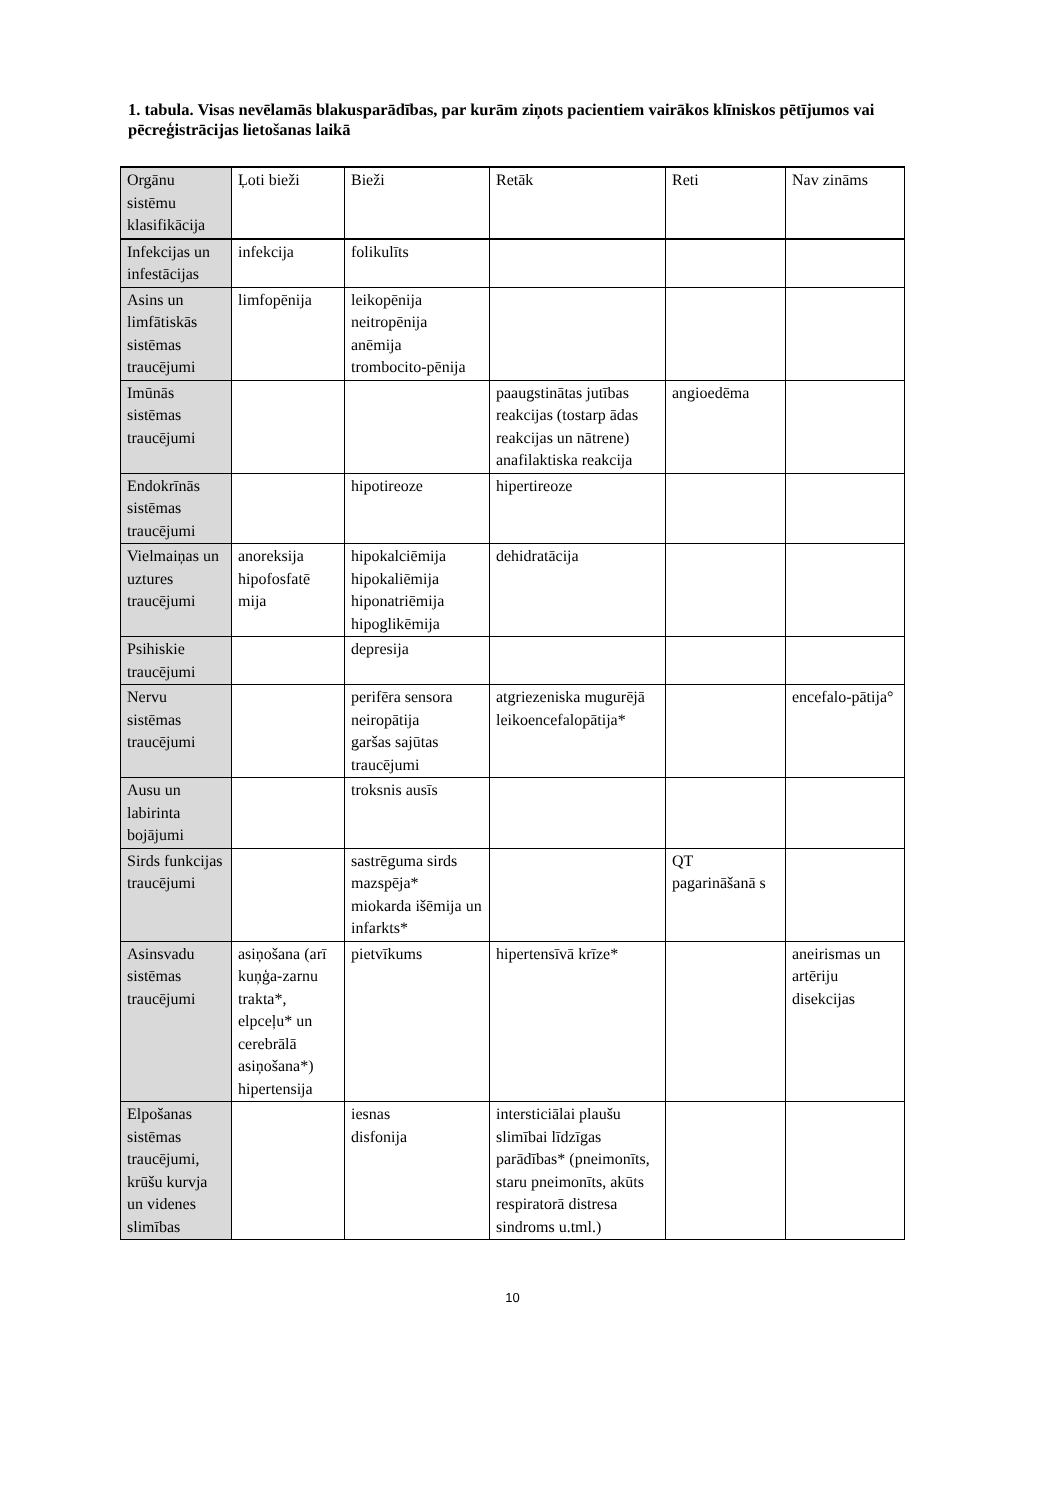1. tabula. Visas nevēlamās blakusparādības, par kurām ziņots pacientiem vairākos klīniskos pētījumos vai pēcreģistrācijas lietošanas laikā
| Orgānu sistēmu klasifikācija | Ļoti bieži | Bieži | Retāk | Reti | Nav zināms |
| --- | --- | --- | --- | --- | --- |
| Infekcijas un infestācijas | infekcija | folikulīts | | | |
| Asins un limfātiskās sistēmas traucējumi | limfopēnija | leikopēnija neitropēnija anēmija trombocito-pēnija | | | |
| Imūnās sistēmas traucējumi | | | paaugstinātas jutības reakcijas (tostarp ādas reakcijas un nātrene) anafilaktiska reakcija | angioedēma | |
| Endokrīnās sistēmas traucējumi | | hipotireoze | hipertireoze | | |
| Vielmaiņas un uztures traucējumi | anoreksija hipofosfatē mija | hipokalciēmija hipokaliēmija hiponatriēmija hipoglikēmija | dehidratācija | | |
| Psihiskie traucējumi | | depresija | | | |
| Nervu sistēmas traucējumi | | perifēra sensora neiropātija garšas sajūtas traucējumi | atgriezeniska mugurējā leikoencefalopātija* | | encefalo-pātija° |
| Ausu un labirinta bojājumi | | troksnis ausīs | | | |
| Sirds funkcijas traucējumi | | sastrēguma sirds mazspēja* miokarda išēmija un infarkts* | | QT pagarināšanā s | |
| Asinsvadu sistēmas traucējumi | asiņošana (arī kuņģa-zarnu trakta*, elpceļu* un cerebrālā asiņošana*) hipertensija | pietvīkums | hipertensīvā krīze* | | aneirismas un artēriju disekcijas |
| Elpošanas sistēmas traucējumi, krūšu kurvja un videnes slimības | | iesnas disfonija | intersticiālai plaušu slimībai līdzīgas parādības* (pneimonīts, staru pneimonīts, akūts respiratorā distresa sindroms u.tml.) | | |
10